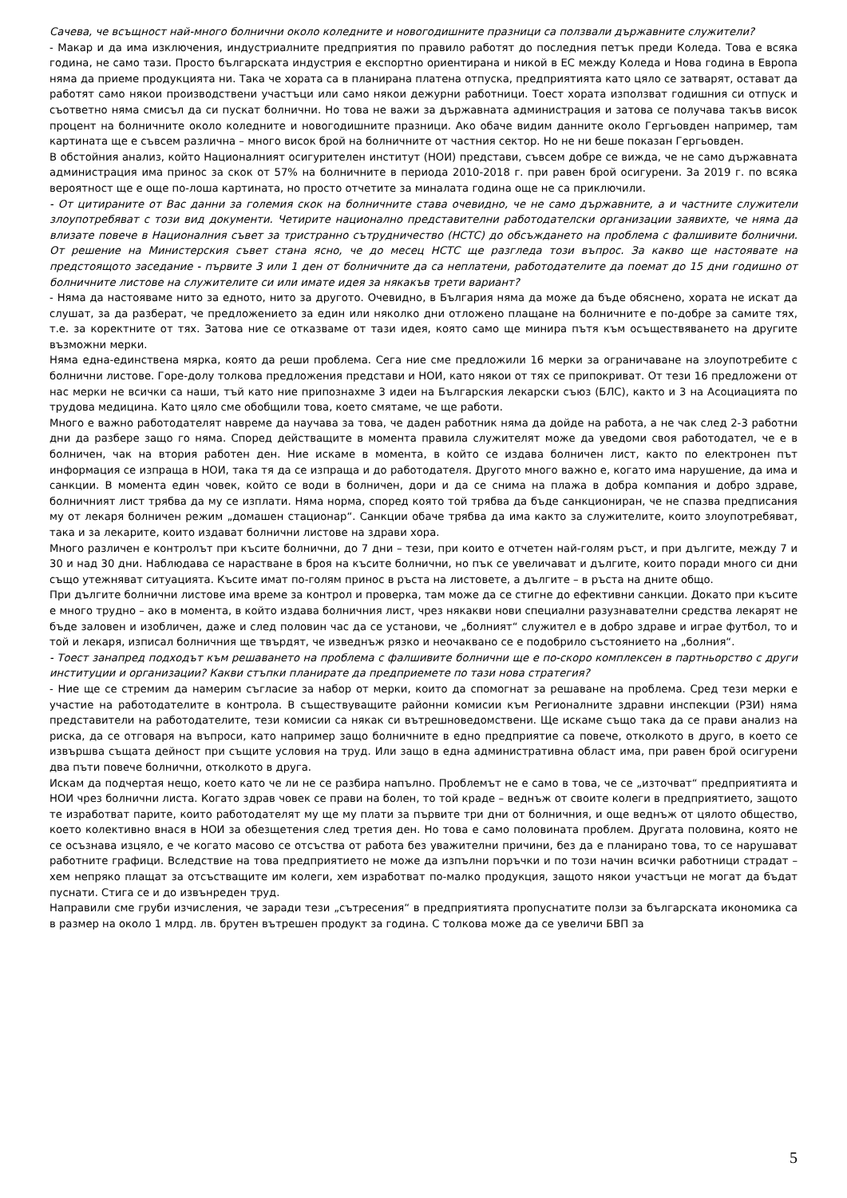Сачева, че всъщност най-много болнични около коледните и новогодишните празници са ползвали държавните служители?
- Макар и да има изключения, индустриалните предприятия по правило работят до последния петък преди Коледа. Това е всяка година, не само тази. Просто българската индустрия е експортно ориентирана и никой в ЕС между Коледа и Нова година в Европа няма да приеме продукцията ни. Така че хората са в планирана платена отпуска, предприятията като цяло се затварят, остават да работят само някои производствени участъци или само някои дежурни работници. Тоест хората използват годишния си отпуск и съответно няма смисъл да си пускат болнични. Но това не важи за държавната администрация и затова се получава такъв висок процент на болничните около коледните и новогодишните празници. Ако обаче видим данните около Гергьовден например, там картината ще е съвсем различна – много висок брой на болничните от частния сектор. Но не ни беше показан Гергьовден.
В обстойния анализ, който Националният осигурителен институт (НОИ) представи, съвсем добре се вижда, че не само държавната администрация има принос за скок от 57% на болничните в периода 2010-2018 г. при равен брой осигурени. За 2019 г. по всяка вероятност ще е още по-лоша картината, но просто отчетите за миналата година още не са приключили.
- От цитираните от Вас данни за големия скок на болничните става очевидно, че не само държавните, а и частните служители злоупотребяват с този вид документи. Четирите национално представителни работодателски организации заявихте, че няма да влизате повече в Националния съвет за тристранно сътрудничество (НСТС) до обсъждането на проблема с фалшивите болнични. От решение на Министерския съвет стана ясно, че до месец НСТС ще разгледа този въпрос. За какво ще настоявате на предстоящото заседание - първите 3 или 1 ден от болничните да са неплатени, работодателите да поемат до 15 дни годишно от болничните листове на служителите си или имате идея за някакъв трети вариант?
- Няма да настояваме нито за едното, нито за другото. Очевидно, в България няма да може да бъде обяснено, хората не искат да слушат, за да разберат, че предложението за един или няколко дни отложено плащане на болничните е по-добре за самите тях, т.е. за коректните от тях. Затова ние се отказваме от тази идея, която само ще минира пътя към осъществяването на другите възможни мерки.
Няма една-единствена мярка, която да реши проблема. Сега ние сме предложили 16 мерки за ограничаване на злоупотребите с болнични листове. Горе-долу толкова предложения представи и НОИ, като някои от тях се припокриват. От тези 16 предложени от нас мерки не всички са наши, тъй като ние припознахме 3 идеи на Българския лекарски съюз (БЛС), както и 3 на Асоциацията по трудова медицина. Като цяло сме обобщили това, което смятаме, че ще работи.
Много е важно работодателят навреме да научава за това, че даден работник няма да дойде на работа, а не чак след 2-3 работни дни да разбере защо го няма. Според действащите в момента правила служителят може да уведоми своя работодател, че е в болничен, чак на втория работен ден. Ние искаме в момента, в който се издава болничен лист, както по електронен път информация се изпраща в НОИ, така тя да се изпраща и до работодателя. Другото много важно е, когато има нарушение, да има и санкции. В момента един човек, който се води в болничен, дори и да се снима на плажа в добра компания и добро здраве, болничният лист трябва да му се изплати. Няма норма, според която той трябва да бъде санкциониран, че не спазва предписания му от лекаря болничен режим „домашен стационар“. Санкции обаче трябва да има както за служителите, които злоупотребяват, така и за лекарите, които издават болнични листове на здрави хора.
Много различен е контролът при късите болнични, до 7 дни – тези, при които е отчетен най-голям ръст, и при дългите, между 7 и 30 и над 30 дни. Наблюдава се нарастване в броя на късите болнични, но пък се увеличават и дългите, които поради много си дни също утежняват ситуацията. Късите имат по-голям принос в ръста на листовете, а дългите – в ръста на дните общо.
При дългите болнични листове има време за контрол и проверка, там може да се стигне до ефективни санкции. Докато при късите е много трудно – ако в момента, в който издава болничния лист, чрез някакви нови специални разузнавателни средства лекарят не бъде заловен и изобличен, даже и след половин час да се установи, че „болният“ служител е в добро здраве и играе футбол, то и той и лекаря, изписал болничния ще твърдят, че изведнъж рязко и неочаквано се е подобрило състоянието на „болния“.
- Тоест занапред подходът към решаването на проблема с фалшивите болнични ще е по-скоро комплексен в партньорство с други институции и организации? Какви стъпки планирате да предприемете по тази нова стратегия?
- Ние ще се стремим да намерим съгласие за набор от мерки, които да спомогнат за решаване на проблема. Сред тези мерки е участие на работодателите в контрола. В съществуващите районни комисии към Регионалните здравни инспекции (РЗИ) няма представители на работодателите, тези комисии са някак си вътрешноведомствени. Ще искаме също така да се прави анализ на риска, да се отговаря на въпроси, като например защо болничните в едно предприятие са повече, отколкото в друго, в което се извършва същата дейност при същите условия на труд. Или защо в една административна област има, при равен брой осигурени два пъти повече болнични, отколкото в друга.
Искам да подчертая нещо, което като че ли не се разбира напълно. Проблемът не е само в това, че се „източват“ предприятията и НОИ чрез болнични листа. Когато здрав човек се прави на болен, то той краде – веднъж от своите колеги в предприятието, защото те изработват парите, които работодателят му ще му плати за първите три дни от болничния, и още веднъж от цялото общество, което колективно внася в НОИ за обезщетения след третия ден. Но това е само половината проблем. Другата половина, която не се осъзнава изцяло, е че когато масово се отсъства от работа без уважителни причини, без да е планирано това, то се нарушават работните графици. Вследствие на това предприятието не може да изпълни поръчки и по този начин всички работници страдат – хем непряко плащат за отсъстващите им колеги, хем изработват по-малко продукция, защото някои участъци не могат да бъдат пуснати. Стига се и до извънреден труд.
Направили сме груби изчисления, че заради тези „сътресения“ в предприятията пропуснатите ползи за българската икономика са в размер на около 1 млрд. лв. брутен вътрешен продукт за година. С толкова може да се увеличи БВП за
5